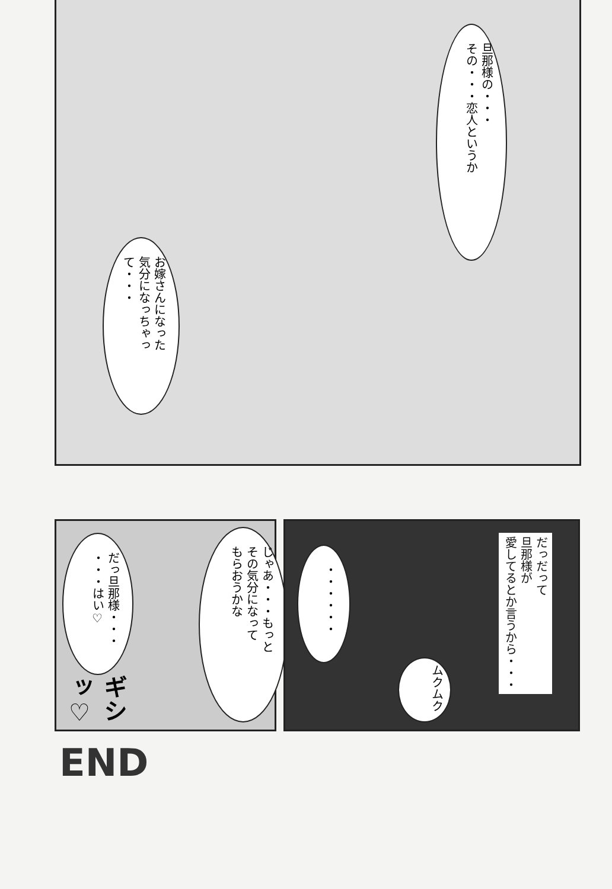旦那様の・・・
その・・・恋人というか
お嫁さんになった
気分になっちゃって・・・
だっ旦那様・・・
・・・はい♡
じゃあ・・・もっと
その気分になって
もらおうかな
ギシッ♡
・・・・・・
だっだって
旦那様が
愛してるとか言うから・・・
ムクムク
END